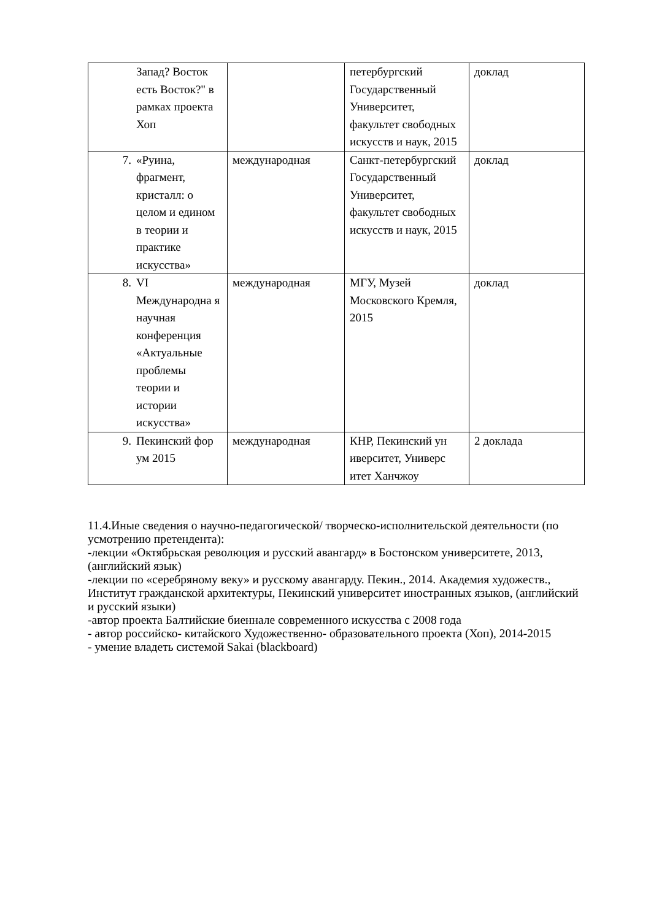| | Запад? Восток есть Восток?" в рамках проекта Хоп | | петербургский Государственный Университет, факультет свободных искусств и наук, 2015 | доклад |
| 7. | «Руина, фрагмент, кристалл: о целом и едином в теории и практике искусства» | международная | Санкт-петербургский Государственный Университет, факультет свободных искусств и наук, 2015 | доклад |
| 8. | VI Международна я научная конференция «Актуальные проблемы теории и истории искусства» | международная | МГУ, Музей Московского Кремля, 2015 | доклад |
| 9. | Пекинский фор ум 2015 | международная | КНР, Пекинский ун иверситет, Универс итет Ханчжоу | 2 доклада |
11.4.Иные сведения о научно-педагогической/ творческо-исполнительской деятельности (по усмотрению претендента):
-лекции «Октябрьская революция и русский авангард» в Бостонском университете, 2013, (английский язык)
-лекции по «серебряному веку» и русскому авангарду. Пекин., 2014. Академия художеств., Институт гражданской архитектуры, Пекинский университет иностранных языков, (английский и русский языки)
-автор проекта Балтийские биеннале современного искусства с 2008 года
- автор российско- китайского Художественно- образовательного проекта (Хоп), 2014-2015
- умение владеть системой Sakai (blackboard)